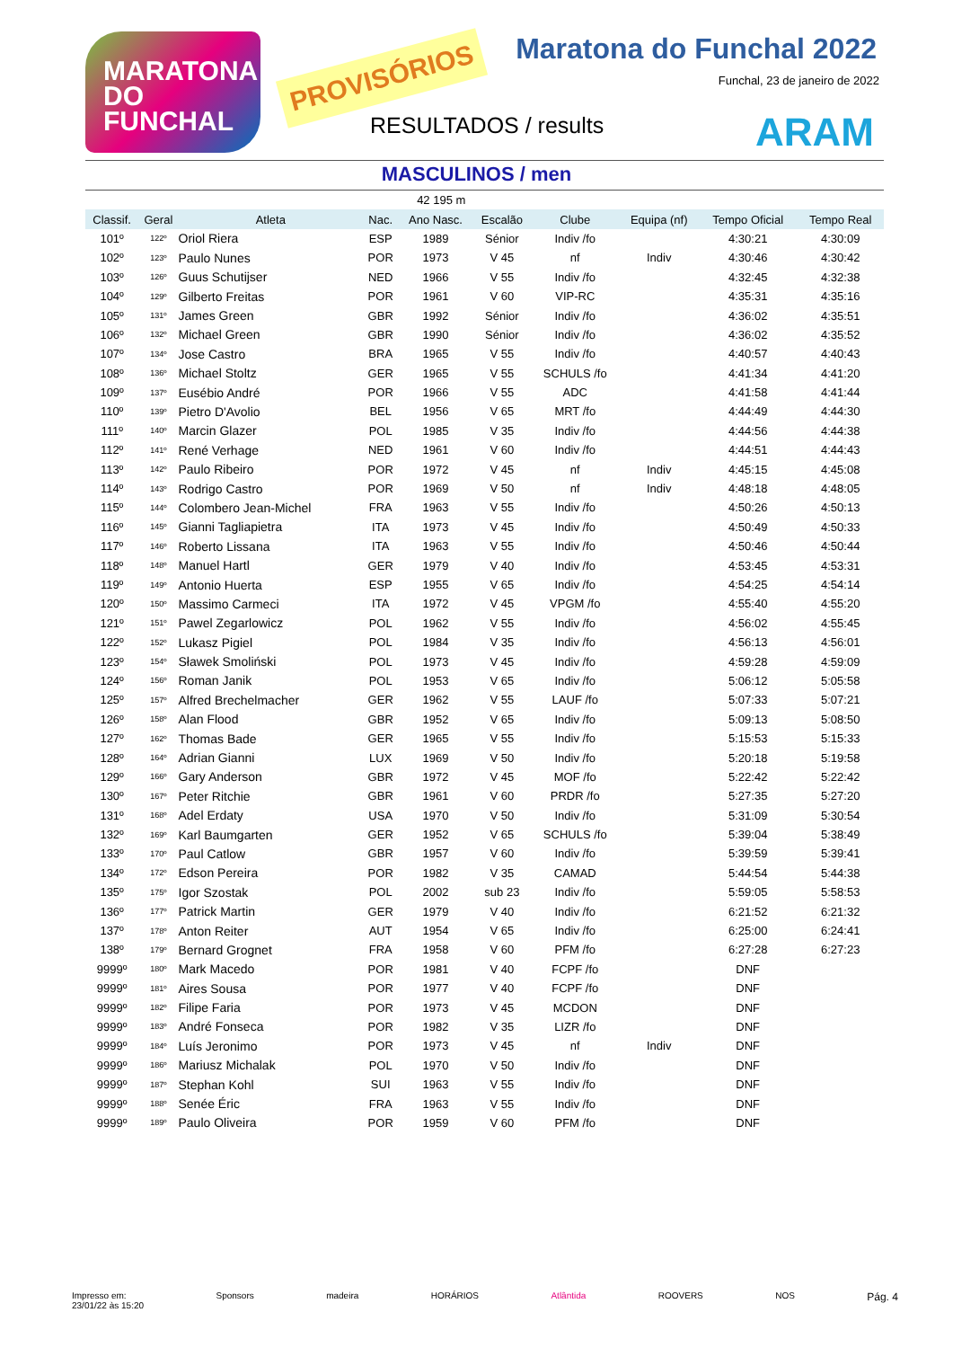MARATONA DO FUNCHAL
PROVISÓRIOS
Maratona do Funchal 2022
Funchal, 23 de janeiro de 2022
RESULTADOS / results ARAM
MASCULINOS / men
| 42 195 m | | | | | | | | | |
| Classif. | Geral | Atleta | Nac. | Ano Nasc. | Escalão | Clube | Equipa (nf) | Tempo Oficial | Tempo Real |
| 101º | 122º | Oriol Riera | ESP | 1989 | Sénior | Indiv /fo | | 4:30:21 | 4:30:09 |
| 102º | 123º | Paulo Nunes | POR | 1973 | V 45 | nf | Indiv | 4:30:46 | 4:30:42 |
| 103º | 126º | Guus Schutijser | NED | 1966 | V 55 | Indiv /fo | | 4:32:45 | 4:32:38 |
| 104º | 129º | Gilberto Freitas | POR | 1961 | V 60 | VIP-RC | | 4:35:31 | 4:35:16 |
| 105º | 131º | James Green | GBR | 1992 | Sénior | Indiv /fo | | 4:36:02 | 4:35:51 |
| 106º | 132º | Michael Green | GBR | 1990 | Sénior | Indiv /fo | | 4:36:02 | 4:35:52 |
| 107º | 134º | Jose Castro | BRA | 1965 | V 55 | Indiv /fo | | 4:40:57 | 4:40:43 |
| 108º | 136º | Michael Stoltz | GER | 1965 | V 55 | SCHULS /fo | | 4:41:34 | 4:41:20 |
| 109º | 137º | Eusébio André | POR | 1966 | V 55 | ADC | | 4:41:58 | 4:41:44 |
| 110º | 139º | Pietro D'Avolio | BEL | 1956 | V 65 | MRT /fo | | 4:44:49 | 4:44:30 |
| 111º | 140º | Marcin Glazer | POL | 1985 | V 35 | Indiv /fo | | 4:44:56 | 4:44:38 |
| 112º | 141º | René Verhage | NED | 1961 | V 60 | Indiv /fo | | 4:44:51 | 4:44:43 |
| 113º | 142º | Paulo Ribeiro | POR | 1972 | V 45 | nf | Indiv | 4:45:15 | 4:45:08 |
| 114º | 143º | Rodrigo Castro | POR | 1969 | V 50 | nf | Indiv | 4:48:18 | 4:48:05 |
| 115º | 144º | Colombero Jean-Michel | FRA | 1963 | V 55 | Indiv /fo | | 4:50:26 | 4:50:13 |
| 116º | 145º | Gianni Tagliapietra | ITA | 1973 | V 45 | Indiv /fo | | 4:50:49 | 4:50:33 |
| 117º | 146º | Roberto Lissana | ITA | 1963 | V 55 | Indiv /fo | | 4:50:46 | 4:50:44 |
| 118º | 148º | Manuel Hartl | GER | 1979 | V 40 | Indiv /fo | | 4:53:45 | 4:53:31 |
| 119º | 149º | Antonio Huerta | ESP | 1955 | V 65 | Indiv /fo | | 4:54:25 | 4:54:14 |
| 120º | 150º | Massimo Carmeci | ITA | 1972 | V 45 | VPGM /fo | | 4:55:40 | 4:55:20 |
| 121º | 151º | Pawel Zegarlowicz | POL | 1962 | V 55 | Indiv /fo | | 4:56:02 | 4:55:45 |
| 122º | 152º | Lukasz Pigiel | POL | 1984 | V 35 | Indiv /fo | | 4:56:13 | 4:56:01 |
| 123º | 154º | Sławek Smoliński | POL | 1973 | V 45 | Indiv /fo | | 4:59:28 | 4:59:09 |
| 124º | 156º | Roman Janik | POL | 1953 | V 65 | Indiv /fo | | 5:06:12 | 5:05:58 |
| 125º | 157º | Alfred Brechelmacher | GER | 1962 | V 55 | LAUF /fo | | 5:07:33 | 5:07:21 |
| 126º | 158º | Alan Flood | GBR | 1952 | V 65 | Indiv /fo | | 5:09:13 | 5:08:50 |
| 127º | 162º | Thomas Bade | GER | 1965 | V 55 | Indiv /fo | | 5:15:53 | 5:15:33 |
| 128º | 164º | Adrian Gianni | LUX | 1969 | V 50 | Indiv /fo | | 5:20:18 | 5:19:58 |
| 129º | 166º | Gary Anderson | GBR | 1972 | V 45 | MOF /fo | | 5:22:42 | 5:22:42 |
| 130º | 167º | Peter Ritchie | GBR | 1961 | V 60 | PRDR /fo | | 5:27:35 | 5:27:20 |
| 131º | 168º | Adel Erdaty | USA | 1970 | V 50 | Indiv /fo | | 5:31:09 | 5:30:54 |
| 132º | 169º | Karl Baumgarten | GER | 1952 | V 65 | SCHULS /fo | | 5:39:04 | 5:38:49 |
| 133º | 170º | Paul Catlow | GBR | 1957 | V 60 | Indiv /fo | | 5:39:59 | 5:39:41 |
| 134º | 172º | Edson Pereira | POR | 1982 | V 35 | CAMAD | | 5:44:54 | 5:44:38 |
| 135º | 175º | Igor Szostak | POL | 2002 | sub 23 | Indiv /fo | | 5:59:05 | 5:58:53 |
| 136º | 177º | Patrick Martin | GER | 1979 | V 40 | Indiv /fo | | 6:21:52 | 6:21:32 |
| 137º | 178º | Anton Reiter | AUT | 1954 | V 65 | Indiv /fo | | 6:25:00 | 6:24:41 |
| 138º | 179º | Bernard Grognet | FRA | 1958 | V 60 | PFM /fo | | 6:27:28 | 6:27:23 |
| 9999º | 180º | Mark Macedo | POR | 1981 | V 40 | FCPF /fo | | DNF | |
| 9999º | 181º | Aires Sousa | POR | 1977 | V 40 | FCPF /fo | | DNF | |
| 9999º | 182º | Filipe Faria | POR | 1973 | V 45 | MCDON | | DNF | |
| 9999º | 183º | André Fonseca | POR | 1982 | V 35 | LIZR /fo | | DNF | |
| 9999º | 184º | Luís Jeronimo | POR | 1973 | V 45 | nf | Indiv | DNF | |
| 9999º | 186º | Mariusz Michalak | POL | 1970 | V 50 | Indiv /fo | | DNF | |
| 9999º | 187º | Stephan Kohl | SUI | 1963 | V 55 | Indiv /fo | | DNF | |
| 9999º | 188º | Senée Éric | FRA | 1963 | V 55 | Indiv /fo | | DNF | |
| 9999º | 189º | Paulo Oliveira | POR | 1959 | V 60 | PFM /fo | | DNF | |
Impresso em:
23/01/22 às 15:20 Sponsors madeira HORÁRIOS Atlântida ROOVERS NOS Pág. 4